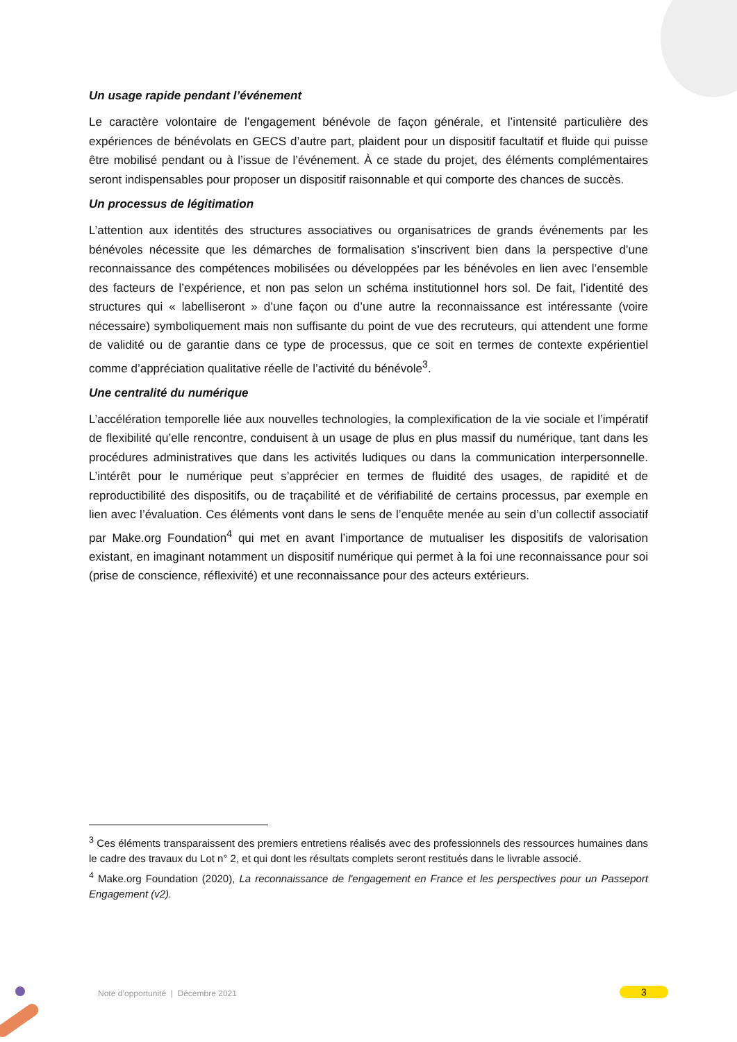Un usage rapide pendant l’événement
Le caractère volontaire de l’engagement bénévole de façon générale, et l’intensité particulière des expériences de bénévolats en GECS d’autre part, plaident pour un dispositif facultatif et fluide qui puisse être mobilisé pendant ou à l’issue de l’événement. À ce stade du projet, des éléments complémentaires seront indispensables pour proposer un dispositif raisonnable et qui comporte des chances de succès.
Un processus de légitimation
L’attention aux identités des structures associatives ou organisatrices de grands événements par les bénévoles nécessite que les démarches de formalisation s’inscrivent bien dans la perspective d’une reconnaissance des compétences mobilisées ou développées par les bénévoles en lien avec l’ensemble des facteurs de l’expérience, et non pas selon un schéma institutionnel hors sol. De fait, l’identité des structures qui « labelliseront » d’une façon ou d’une autre la reconnaissance est intéressante (voire nécessaire) symboliquement mais non suffisante du point de vue des recruteurs, qui attendent une forme de validité ou de garantie dans ce type de processus, que ce soit en termes de contexte expérientiel comme d’appréciation qualitative réelle de l’activité du bénévole<sup>3</sup>.
Une centralité du numérique
L’accélération temporelle liée aux nouvelles technologies, la complexification de la vie sociale et l’impératif de flexibilité qu’elle rencontre, conduisent à un usage de plus en plus massif du numérique, tant dans les procédures administratives que dans les activités ludiques ou dans la communication interpersonnelle. L’intérêt pour le numérique peut s’apprécier en termes de fluidité des usages, de rapidité et de reproductibilité des dispositifs, ou de traçabilité et de vérifiabilité de certains processus, par exemple en lien avec l’évaluation. Ces éléments vont dans le sens de l’enquête menée au sein d’un collectif associatif par Make.org Foundation<sup>4</sup> qui met en avant l’importance de mutualiser les dispositifs de valorisation existant, en imaginant notamment un dispositif numérique qui permet à la foi une reconnaissance pour soi (prise de conscience, réflexivité) et une reconnaissance pour des acteurs extérieurs.
<sup>3</sup> Ces éléments transparaissent des premiers entretiens réalisés avec des professionnels des ressources humaines dans le cadre des travaux du Lot n° 2, et qui dont les résultats complets seront restitués dans le livrable associé.
<sup>4</sup> Make.org Foundation (2020), La reconnaissance de l'engagement en France et les perspectives pour un Passeport Engagement (v2).
Note d’opportunité | Décembre 2021
3